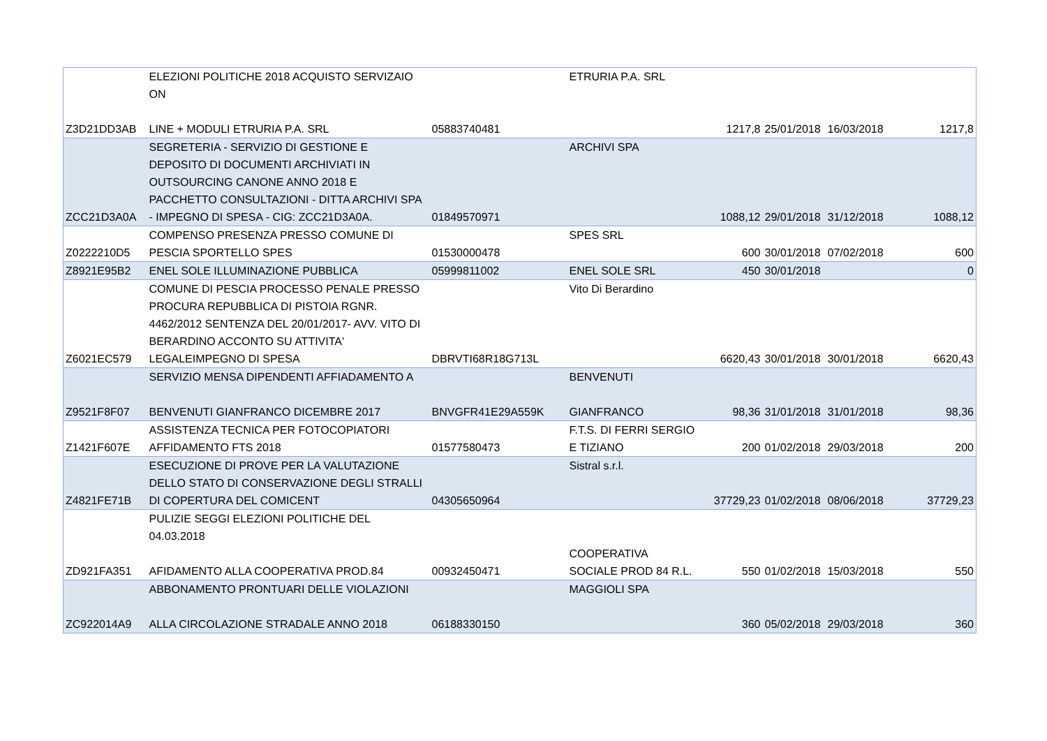| Z3D21DD3AB | ELEZIONI POLITICHE 2018 ACQUISTO SERVIZAIO ON LINE + MODULI ETRURIA P.A. SRL | 05883740481 | ETRURIA P.A. SRL | 1217,8 | 25/01/2018 | 16/03/2018 | 1217,8 |
| ZCC21D3A0A | SEGRETERIA - SERVIZIO DI GESTIONE E DEPOSITO DI DOCUMENTI ARCHIVIATI IN OUTSOURCING CANONE ANNO 2018 E PACCHETTO CONSULTAZIONI - DITTA ARCHIVI SPA - IMPEGNO DI SPESA - CIG: ZCC21D3A0A. | 01849570971 | ARCHIVI SPA | 1088,12 | 29/01/2018 | 31/12/2018 | 1088,12 |
| Z0222210D5 | COMPENSO PRESENZA PRESSO COMUNE DI PESCIA SPORTELLO SPES | 01530000478 | SPES SRL | 600 | 30/01/2018 | 07/02/2018 | 600 |
| Z8921E95B2 | ENEL SOLE ILLUMINAZIONE PUBBLICA | 05999811002 | ENEL SOLE SRL | 450 | 30/01/2018 | | 0 |
| Z6021EC579 | COMUNE DI PESCIA PROCESSO PENALE PRESSO PROCURA REPUBBLICA DI PISTOIA RGNR. 4462/2012 SENTENZA DEL 20/01/2017- AVV. VITO DI BERARDINO ACCONTO SU ATTIVITA' LEGALEIMPEGNO DI SPESA | DBRVTI68R18G713L | Vito Di Berardino | 6620,43 | 30/01/2018 | 30/01/2018 | 6620,43 |
| Z9521F8F07 | SERVIZIO MENSA DIPENDENTI AFFIADAMENTO A BENVENUTI GIANFRANCO DICEMBRE 2017 | BNVGFR41E29A559K | BENVENUTI GIANFRANCO | 98,36 | 31/01/2018 | 31/01/2018 | 98,36 |
| Z1421F607E | ASSISTENZA TECNICA PER FOTOCOPIATORI AFFIDAMENTO FTS 2018 | 01577580473 | F.T.S. DI FERRI SERGIO E TIZIANO | 200 | 01/02/2018 | 29/03/2018 | 200 |
| Z4821FE71B | ESECUZIONE DI PROVE PER LA VALUTAZIONE DELLO STATO DI CONSERVAZIONE DEGLI STRALLI DI COPERTURA DEL COMICENT | 04305650964 | Sistral s.r.l. | 37729,23 | 01/02/2018 | 08/06/2018 | 37729,23 |
| ZD921FA351 | PULIZIE SEGGI ELEZIONI POLITICHE DEL 04.03.2018 AFIDAMENTO ALLA COOPERATIVA PROD.84 | 00932450471 | COOPERATIVA SOCIALE PROD 84 R.L. | 550 | 01/02/2018 | 15/03/2018 | 550 |
| ZC922014A9 | ABBONAMENTO PRONTUARI DELLE VIOLAZIONI ALLA CIRCOLAZIONE STRADALE ANNO 2018 | 06188330150 | MAGGIOLI SPA | 360 | 05/02/2018 | 29/03/2018 | 360 |